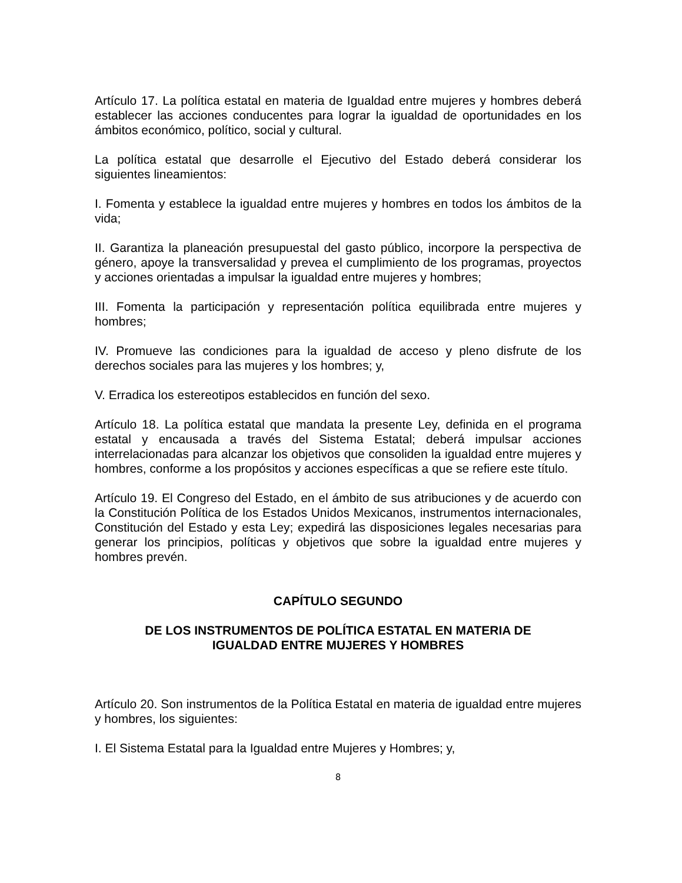Artículo 17. La política estatal en materia de Igualdad entre mujeres y hombres deberá establecer las acciones conducentes para lograr la igualdad de oportunidades en los ámbitos económico, político, social y cultural.
La política estatal que desarrolle el Ejecutivo del Estado deberá considerar los siguientes lineamientos:
I. Fomenta y establece la igualdad entre mujeres y hombres en todos los ámbitos de la vida;
II. Garantiza la planeación presupuestal del gasto público, incorpore la perspectiva de género, apoye la transversalidad y prevea el cumplimiento de los programas, proyectos y acciones orientadas a impulsar la igualdad entre mujeres y hombres;
III. Fomenta la participación y representación política equilibrada entre mujeres y hombres;
IV. Promueve las condiciones para la igualdad de acceso y pleno disfrute de los derechos sociales para las mujeres y los hombres; y,
V. Erradica los estereotipos establecidos en función del sexo.
Artículo 18. La política estatal que mandata la presente Ley, definida en el programa estatal y encausada a través del Sistema Estatal; deberá impulsar acciones interrelacionadas para alcanzar los objetivos que consoliden la igualdad entre mujeres y hombres, conforme a los propósitos y acciones específicas a que se refiere este título.
Artículo 19. El Congreso del Estado, en el ámbito de sus atribuciones y de acuerdo con la Constitución Política de los Estados Unidos Mexicanos, instrumentos internacionales, Constitución del Estado y esta Ley; expedirá las disposiciones legales necesarias para generar los principios, políticas y objetivos que sobre la igualdad entre mujeres y hombres prevén.
CAPÍTULO SEGUNDO
DE LOS INSTRUMENTOS DE POLÍTICA ESTATAL EN MATERIA DE
IGUALDAD ENTRE MUJERES Y HOMBRES
Artículo 20. Son instrumentos de la Política Estatal en materia de igualdad entre mujeres y hombres, los siguientes:
I. El Sistema Estatal para la Igualdad entre Mujeres y Hombres; y,
8